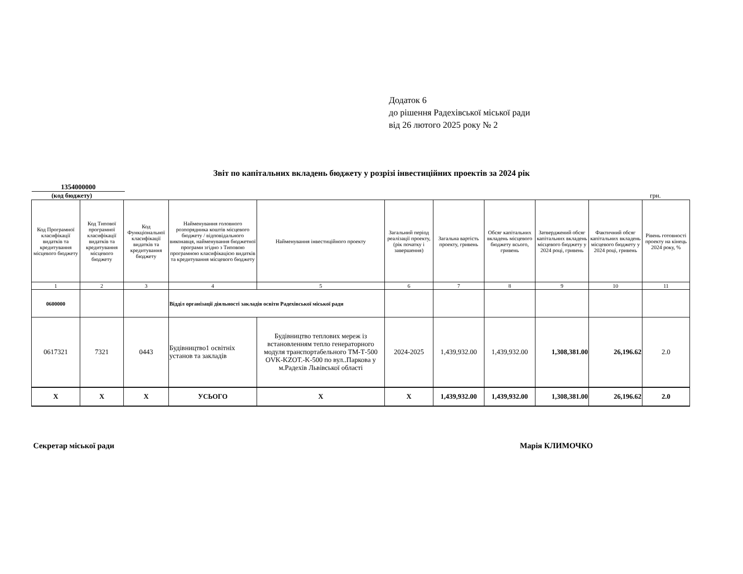Додаток 6
до рішення Радехівської міської ради
від 26 лютого 2025 року № 2
Звіт по капітальних вкладень бюджету у розрізі інвестиційних проектів за 2024 рік
1354000000
(код бюджету) грн.
| Код Програмної класифікації видатків та кредитування місцевого бюджету | Код Типової програмної класифікації видатків та кредитування місцевого бюджету | Код Функціональної класифікації видатків та кредитування бюджету | Найменування головного розпорядника коштів місцевого бюджету / відповідального виконавця, найменування бюджетної програми згідно з Типовою програмною класифікацією видатків та кредитування місцевого бюджету | Найменування інвестиційного проекту | Загальний період реалізації проекту, (рік початку і завершення) | Загальна вартість проекту, гривень | Обсяг капітальних вкладень місцевого бюджету всього, гривень | Затверджений обсяг капітальних вкладень місцевого бюджету у 2024 році, гривень | Фактичний обсяг капітальних вкладень місцевого бюджету у 2024 році, гривень | Рівень готовності проекту на кінець 2024 року, % |
| --- | --- | --- | --- | --- | --- | --- | --- | --- | --- | --- |
| 1 | 2 | 3 | 4 | 5 | 6 | 7 | 8 | 9 | 10 | 11 |
| 0600000 | | | Відділ організації діяльності закладів освіти Радехівської міської ради | | | | | | | |
| 0617321 | 7321 | 0443 | Будівництво1 освітніх установ та закладів | Будівництво теплових мереж із встановленням тепло генераторного модуля транспортабельного ТМ-Т-500 OVK-KZOT.-K-500 по вул..Паркова у м.Радехів Львівської області | 2024-2025 | 1,439,932.00 | 1,439,932.00 | 1,308,381.00 | 26,196.62 | 2.0 |
| X | X | X | УСЬОГО | X | X | 1,439,932.00 | 1,439,932.00 | 1,308,381.00 | 26,196.62 | 2.0 |
Секретар міської ради Марія КЛИМОЧКО